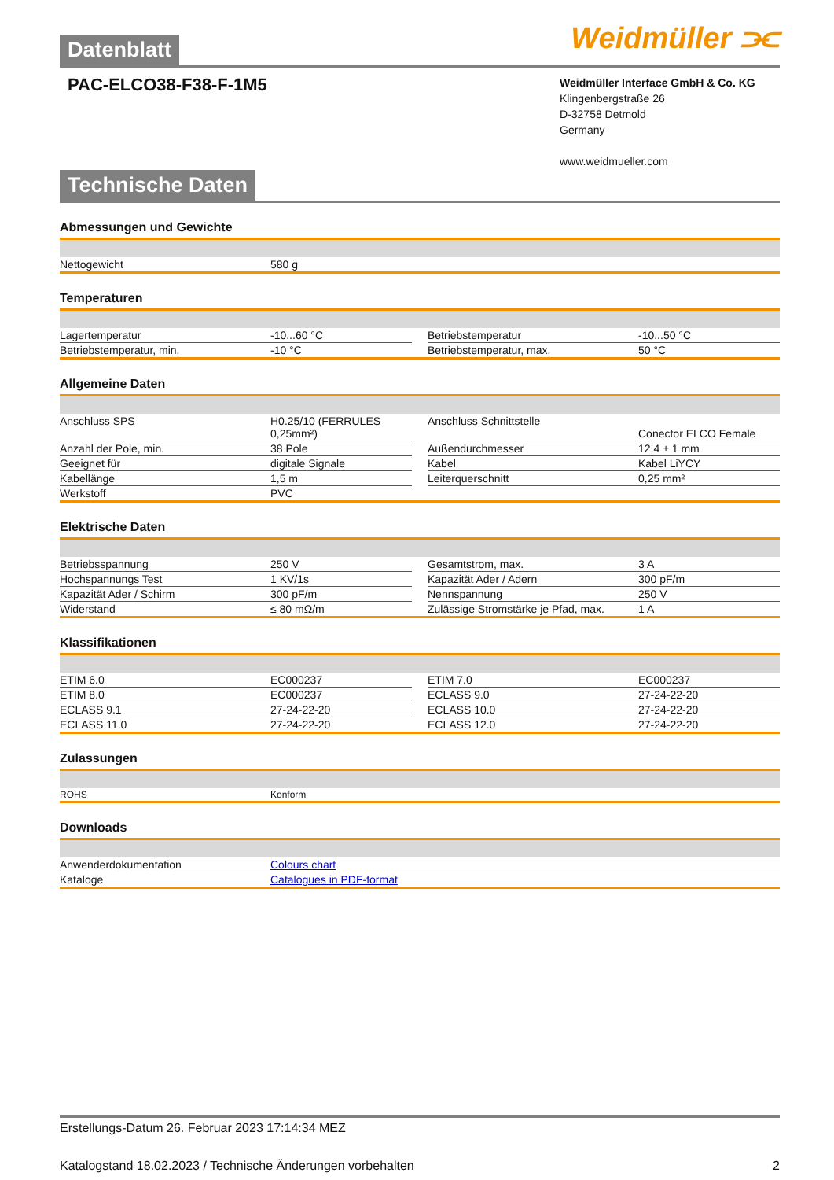Weidmüller ⫘
Datenblatt
Weidmüller Interface GmbH & Co. KG
Klingenbergstraße 26
D-32758 Detmold
Germany
www.weidmueller.com
PAC-ELCO38-F38-F-1M5
Technische Daten
Abmessungen und Gewichte
| Nettogewicht | 580 g |
Temperaturen
| Lagertemperatur | -10...60 °C | | Betriebstemperatur | -10...50 °C |
| Betriebstemperatur, min. | -10 °C | | Betriebstemperatur, max. | 50 °C |
Allgemeine Daten
| Anschluss SPS | H0.25/10 (FERRULES 0,25mm²) | | Anschluss Schnittstelle | Conector ELCO Female |
| Anzahl der Pole, min. | 38 Pole | | Außendurchmesser | 12,4 ± 1 mm |
| Geeignet für | digitale Signale | | Kabel | Kabel LiYCY |
| Kabellänge | 1,5 m | | Leiterquerschnitt | 0,25 mm² |
| Werkstoff | PVC | | | |
Elektrische Daten
| Betriebsspannung | 250 V | | Gesamtstrom, max. | 3 A |
| Hochspannungs Test | 1 KV/1s | | Kapazität Ader / Adern | 300 pF/m |
| Kapazität Ader / Schirm | 300 pF/m | | Nennspannung | 250 V |
| Widerstand | ≤ 80 mΩ/m | | Zulässige Stromstärke je Pfad, max. | 1 A |
Klassifikationen
| ETIM 6.0 | EC000237 | | ETIM 7.0 | EC000237 |
| ETIM 8.0 | EC000237 | | ECLASS 9.0 | 27-24-22-20 |
| ECLASS 9.1 | 27-24-22-20 | | ECLASS 10.0 | 27-24-22-20 |
| ECLASS 11.0 | 27-24-22-20 | | ECLASS 12.0 | 27-24-22-20 |
Zulassungen
| ROHS | Konform |
Downloads
| Anwenderdokumentation | Colours chart |
| Kataloge | Catalogues in PDF-format |
Erstellungs-Datum 26. Februar 2023 17:14:34 MEZ
Katalogstand 18.02.2023 / Technische Änderungen vorbehalten 2